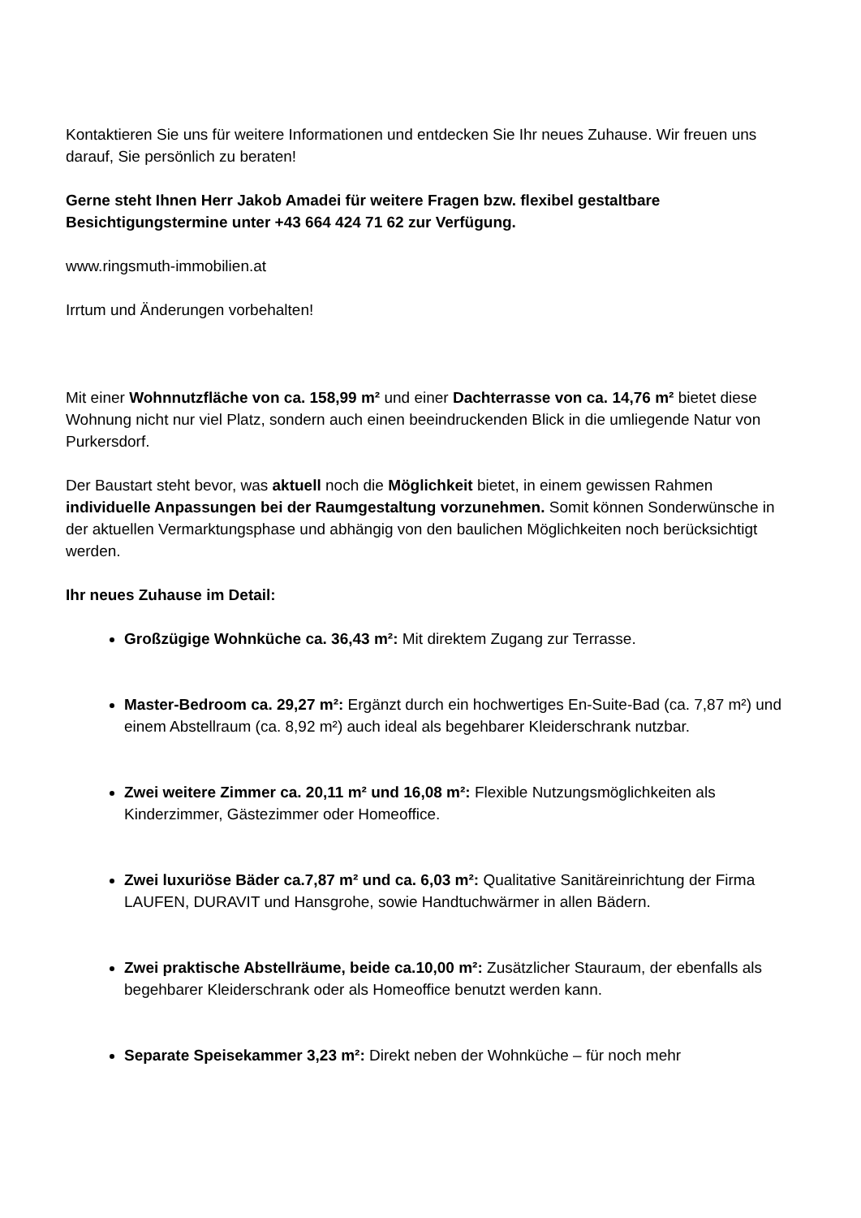Kontaktieren Sie uns für weitere Informationen und entdecken Sie Ihr neues Zuhause. Wir freuen uns darauf, Sie persönlich zu beraten!
Gerne steht Ihnen Herr Jakob Amadei für weitere Fragen bzw. flexibel gestaltbare Besichtigungstermine unter +43 664 424 71 62 zur Verfügung.
www.ringsmuth-immobilien.at
Irrtum und Änderungen vorbehalten!
Mit einer Wohnnutzfläche von ca. 158,99 m² und einer Dachterrasse von ca. 14,76 m² bietet diese Wohnung nicht nur viel Platz, sondern auch einen beeindruckenden Blick in die umliegende Natur von Purkersdorf.
Der Baustart steht bevor, was aktuell noch die Möglichkeit bietet, in einem gewissen Rahmen individuelle Anpassungen bei der Raumgestaltung vorzunehmen. Somit können Sonderwünsche in der aktuellen Vermarktungsphase und abhängig von den baulichen Möglichkeiten noch berücksichtigt werden.
Ihr neues Zuhause im Detail:
Großzügige Wohnküche ca. 36,43 m²: Mit direktem Zugang zur Terrasse.
Master-Bedroom ca. 29,27 m²: Ergänzt durch ein hochwertiges En-Suite-Bad (ca. 7,87 m²) und einem Abstellraum (ca. 8,92 m²) auch ideal als begehbarer Kleiderschrank nutzbar.
Zwei weitere Zimmer ca. 20,11 m² und 16,08 m²: Flexible Nutzungsmöglichkeiten als Kinderzimmer, Gästezimmer oder Homeoffice.
Zwei luxuriöse Bäder ca.7,87 m² und ca. 6,03 m²: Qualitative Sanitäreinrichtung der Firma LAUFEN, DURAVIT und Hansgrohe, sowie Handtuchwärmer in allen Bädern.
Zwei praktische Abstellräume, beide ca.10,00 m²: Zusätzlicher Stauraum, der ebenfalls als begehbarer Kleiderschrank oder als Homeoffice benutzt werden kann.
Separate Speisekammer 3,23 m²: Direkt neben der Wohnküche – für noch mehr